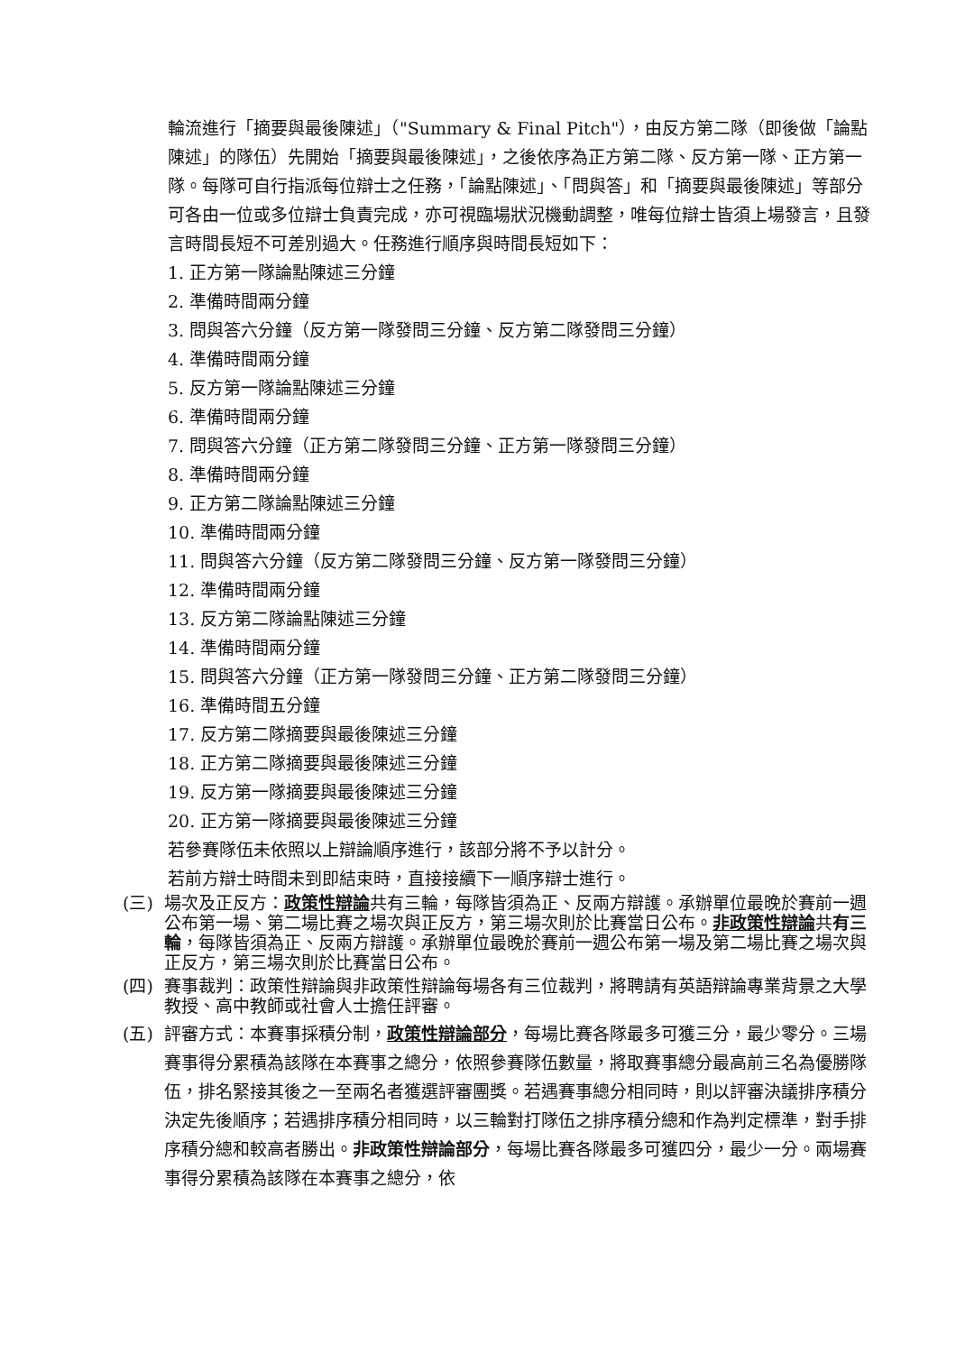輪流進行「摘要與最後陳述」（"Summary & Final Pitch"），由反方第二隊（即後做「論點陳述」的隊伍）先開始「摘要與最後陳述」，之後依序為正方第二隊、反方第一隊、正方第一隊。每隊可自行指派每位辯士之任務，「論點陳述」、「問與答」和「摘要與最後陳述」等部分可各由一位或多位辯士負責完成，亦可視臨場狀況機動調整，唯每位辯士皆須上場發言，且發言時間長短不可差別過大。任務進行順序與時間長短如下：
1. 正方第一隊論點陳述三分鐘
2. 準備時間兩分鐘
3. 問與答六分鐘（反方第一隊發問三分鐘、反方第二隊發問三分鐘）
4. 準備時間兩分鐘
5. 反方第一隊論點陳述三分鐘
6. 準備時間兩分鐘
7. 問與答六分鐘（正方第二隊發問三分鐘、正方第一隊發問三分鐘）
8. 準備時間兩分鐘
9. 正方第二隊論點陳述三分鐘
10. 準備時間兩分鐘
11. 問與答六分鐘（反方第二隊發問三分鐘、反方第一隊發問三分鐘）
12. 準備時間兩分鐘
13. 反方第二隊論點陳述三分鐘
14. 準備時間兩分鐘
15. 問與答六分鐘（正方第一隊發問三分鐘、正方第二隊發問三分鐘）
16. 準備時間五分鐘
17. 反方第二隊摘要與最後陳述三分鐘
18. 正方第二隊摘要與最後陳述三分鐘
19. 反方第一隊摘要與最後陳述三分鐘
20. 正方第一隊摘要與最後陳述三分鐘
若參賽隊伍未依照以上辯論順序進行，該部分將不予以計分。
若前方辯士時間未到即結束時，直接接續下一順序辯士進行。
(三) 場次及正反方：政策性辯論共有三輪，每隊皆須為正、反兩方辯護。承辦單位最晚於賽前一週公布第一場、第二場比賽之場次與正反方，第三場次則於比賽當日公布。非政策性辯論共有三輪，每隊皆須為正、反兩方辯護。承辦單位最晚於賽前一週公布第一場及第二場比賽之場次與正反方，第三場次則於比賽當日公布。
(四) 賽事裁判：政策性辯論與非政策性辯論每場各有三位裁判，將聘請有英語辯論專業背景之大學教授、高中教師或社會人士擔任評審。
(五) 評審方式：本賽事採積分制，政策性辯論部分，每場比賽各隊最多可獲三分，最少零分。三場賽事得分累積為該隊在本賽事之總分，依照參賽隊伍數量，將取賽事總分最高前三名為優勝隊伍，排名緊接其後之一至兩名者獲選評審團獎。若遇賽事總分相同時，則以評審決議排序積分決定先後順序；若遇排序積分相同時，以三輪對打隊伍之排序積分總和作為判定標準，對手排序積分總和較高者勝出。非政策性辯論部分，每場比賽各隊最多可獲四分，最少一分。兩場賽事得分累積為該隊在本賽事之總分，依